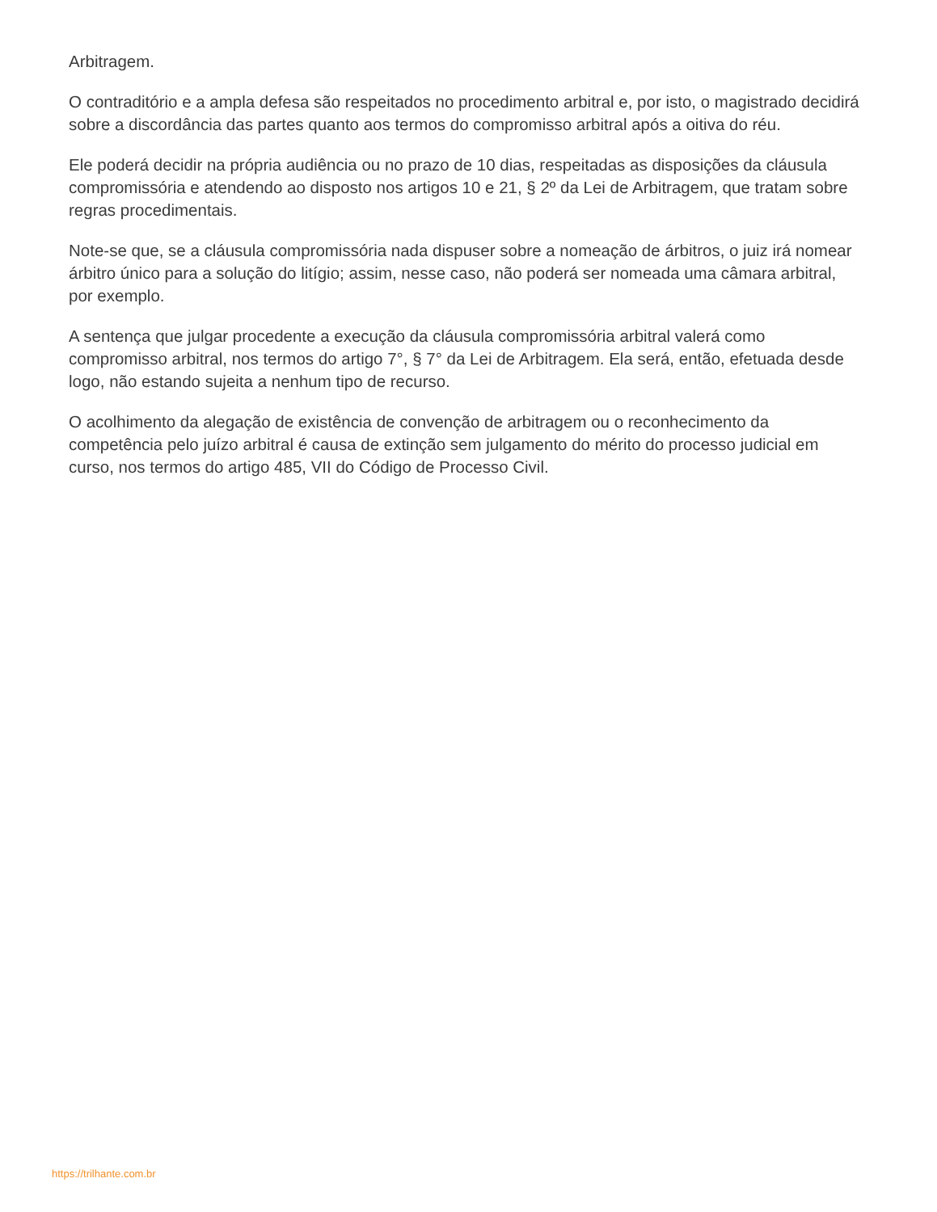Arbitragem.
O contraditório e a ampla defesa são respeitados no procedimento arbitral e, por isto, o magistrado decidirá sobre a discordância das partes quanto aos termos do compromisso arbitral após a oitiva do réu.
Ele poderá decidir na própria audiência ou no prazo de 10 dias, respeitadas as disposições da cláusula compromissória e atendendo ao disposto nos artigos 10 e 21, § 2º da Lei de Arbitragem, que tratam sobre regras procedimentais.
Note-se que, se a cláusula compromissória nada dispuser sobre a nomeação de árbitros, o juiz irá nomear árbitro único para a solução do litígio; assim, nesse caso, não poderá ser nomeada uma câmara arbitral, por exemplo.
A sentença que julgar procedente a execução da cláusula compromissória arbitral valerá como compromisso arbitral, nos termos do artigo 7°, § 7° da Lei de Arbitragem. Ela será, então, efetuada desde logo, não estando sujeita a nenhum tipo de recurso.
O acolhimento da alegação de existência de convenção de arbitragem ou o reconhecimento da competência pelo juízo arbitral é causa de extinção sem julgamento do mérito do processo judicial em curso, nos termos do artigo 485, VII do Código de Processo Civil.
https://trilhante.com.br